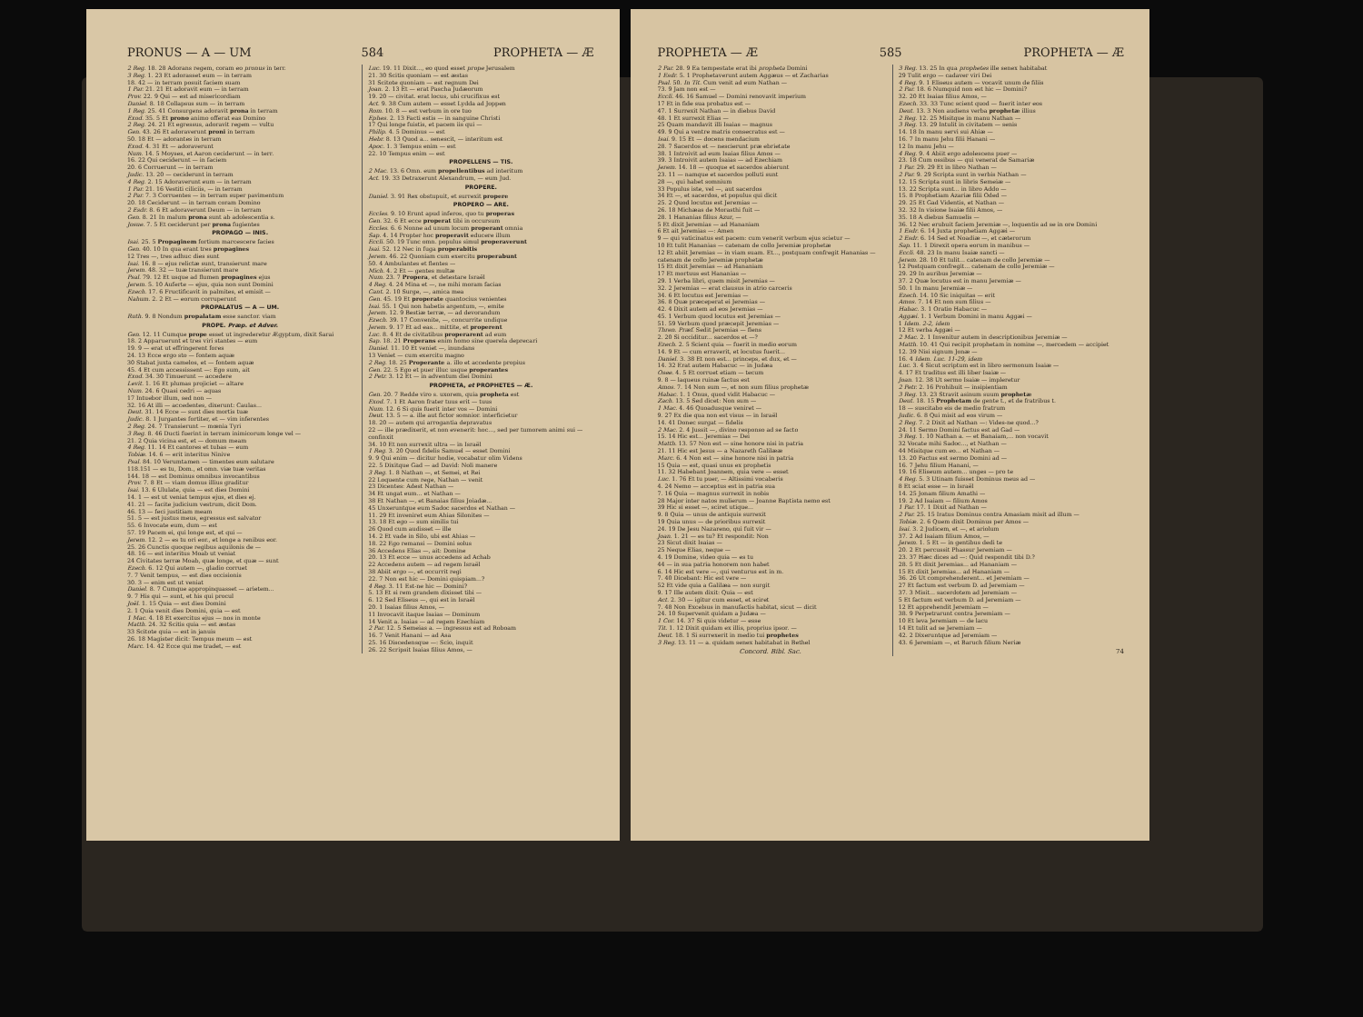PRONUS — A — UM 584 PROPHETA — Æ
2 Reg. 18. 28 Adorans regem, coram eo pronus in terr.
3 Reg. 1. 23 Et adorasset eum — in terram
18. 42 — in terram posuit faciem suam
1 Par. 21. 21 Et adoravit eum — in terram
Prov. 22. 9 Qui — est ad misericordiam
Daniel. 8. 18 Collapsus sum — in terram
1 Reg. 25. 41 Consurgens adoravit prona in terram
Exod. 35. 5 Et prono animo offerat eas Domino
2 Reg. 24. 21 Et egressus, adoravit regem — vultu
Gen. 43. 26 Et adoraverunt proni in terram
50. 18 Et — adorantes in terram
Exod. 4. 31 Et — adoraverunt
Num. 14. 5 Moyses, et Aaron ceciderunt — in terr.
16. 22 Qui ceciderunt — in faciem
20. 6 Corruerunt — in terram
Judic. 13. 20 — ceciderunt in terram
4 Reg. 2. 15 Adoraverunt eum — in terram
1 Par. 21. 16 Vestiti ciliciis, — in terram
2 Par. 7. 3 Corruentes — in terram super pavimentum
20. 18 Ceciderunt — in terram coram Domino
2 Esdr. 8. 6 Et adoraverunt Deum — in terram
Gen. 8. 21 In malum prona sunt ab adolescentia s.
Josue. 7. 5 Et ceciderunt per prona fugientes
PROPAGO — INIS.
Isai. 25. 5 Propaginem fortium marcescere facies
Gen. 40. 10 In qua erant tres propagines
12 Tres —, tres adhuc dies sunt
Isai. 16. 8 — ejus relictæ sunt, transierunt mare
Jerem. 48. 32 — tuæ transierunt mare
Psal. 79. 12 Et usque ad flumen propagines ejus
Jerem. 5. 10 Auferte — ejus, quia non sunt Domini
Ezech. 17. 6 Fructificavit in palmites, et emisit —
Nahum. 2. 2 Et — eorum corruperunt
PROPALATUS — A — UM.
Ruth. 9. 8 Nondum propalatam esse sanctor. viam
PROPE. Præp. et Adver.
Gen. 12. 11 Cumque prope esset ut ingrederetur Ægyptum, dixit Sarai
18. 2 Apparuerunt et tres viri stantes — eum
19. 9 — erat ut effringerent fores
24. 13 Ecce ergo sto — fontem aquæ
30 Stabat juxta camelos, et — fontem aquæ
45. 4 Et cum accessissent —: Ego sum, ait
Exod. 34. 30 Timuerunt — accedere
Levit. 1. 16 Et plumas projiciet — altare
Num. 24. 6 Quasi cedri — aquas
17 Intuebor illum, sed non —
32. 16 At illi — accedentes, dixerunt: Caulas...
Deut. 31. 14 Ecce — sunt dies mortis tuæ
Judic. 8. 1 Jurgantes fortiter, et — vim inferentes
2 Reg. 24. 7 Transierunt — mœnia Tyri
3 Reg. 8. 46 Ducti fuerint in terram inimicorum longe vel —
21. 2 Quia vicina est, et — domum meam
4 Reg. 11. 14 Et cantores et tubas — eum
Tobiæ. 14. 6 — erit interitus Ninive
Psal. 84. 10 Verumtamen — timentes eum salutare
118.151 — es tu, Dom., et omn. viæ tuæ veritas
144. 18 — est Dominus omnibus invocantibus
Prov. 7. 8 Et — viam domus illius graditur
Isai. 13. 6 Ululate, quia — est dies Domini
14. 1 — est ut veniat tempus ejus, et dies ej.
41. 21 — facite judicium vestrum, dicit Dom.
46. 13 — feci justitiam meam
51. 5 — est justus meus, egressus est salvator
55. 6 Invocate eum, dum — est
57. 19 Pacem ei, qui longe est, et qui —
Jerem. 12. 2 — es tu ori eor., et longe a renibus eor.
25. 26 Cunctis quoque regibus aquilonis de —
48. 16 — est interitus Moab ut veniat
24 Civitates terræ Moab, quæ longe, et quæ — sunt
Ezech. 6. 12 Qui autem —, gladio corruet
7. 7 Venit tempus, — est dies occisionis
30. 3 — enim est ut veniat
Daniel. 8. 7 Cumque appropinquasset — arietem...
9. 7 His qui — sunt, et his qui procul
Joël. 1. 15 Quia — est dies Domini
2. 1 Quia venit dies Domini, quia — est
1 Mac. 4. 18 Et exercitus ejus — nos in monte
Matth. 24. 32 Scitis quia — est æstas
33 Scitote quia — est in januis
26. 18 Magister dicit: Tempus meum — est
Marc. 14. 42 Ecce qui me tradet, — est
Luc. 19. 11 Dixit..., eo quod esset prope Jerusalem
21. 30 Scitis quoniam — est æstas
31 Scitote quoniam — est regnum Dei
Joan. 2. 13 Et — erat Pascha Judæorum
19. 20 — civitat. erat locus, ubi crucifixus est
Act. 9. 38 Cum autem — esset Lydda ad Joppen
Rom. 10. 8 — est verbum in ore tuo
Ephes. 2. 13 Facti estis — in sanguine Christi
17 Qui longe fuistis, et pacem iis qui —
Philip. 4. 5 Dominus — est
Hebr. 8. 13 Quod a... senescit, — interitum est
Apoc. 1. 3 Tempus enim — est
22. 10 Tempus enim — est
PROPELLENS — TIS.
2 Mac. 13. 6 Omn. eum propellentibus ad interitum
Act. 19. 33 Detraxerunt Alexandrum, — eum Jud.
PROPERE.
Daniel. 3. 91 Rex obstupuit, et surrexit propere
PROPERO — ARE.
Eccles. 9. 10 Erunt apud inferos, quo tu properas
Gen. 32. 6 Et ecce properat tibi in occursum
Eccles. 6. 6 Nonne ad unum locum properant omnia
Sap. 4. 14 Propter hoc properavit educere illum
Eccli. 50. 19 Tunc omn. populus simul properaverunt
Isai. 52. 12 Nec in fuga properabitis
Jerem. 46. 22 Quoniam cum exercitu properabunt
50. 4 Ambulantes et flentes —
Mich. 4. 2 Et — gentes multæ
Num. 23. 7 Propera, et detestare Israël
4 Reg. 4. 24 Mina et —, ne mihi moram facias
Cant. 2. 10 Surge, —, amica mea
Gen. 45. 19 Et properate quantocius venientes
Isai. 55. 1 Qui non habetis argentum, —, emite
Jerem. 12. 9 Bestiæ terræ, — ad devorandum
Ezech. 39. 17 Convenite, —, concurrite undique
Jerem. 9. 17 Et ad eas... mittite, et properent
Luc. 8. 4 Et de civitatibus properarent ad eum
Sap. 18. 21 Properans enim homo sine querela deprecari
Daniel. 11. 10 Et veniet —, inundans
13 Veniet — cum exercitu magno
2 Reg. 18. 25 Properante a. illo et accedente propius
Gen. 22. 5 Ego et puer illuc usque properantes
2 Petr. 3. 12 Et — in adventum diei Domini
PROPHETA, et PROPHETES — Æ.
Gen. 20. 7 Redde viro s. uxorem, quia propheta est
Exod. 7. 1 Et Aaron frater tuus erit — tuus
Num. 12. 6 Si quis fuerit inter vos — Domini
Deut. 13. 5 — a. ille aut fictor somnior. interficietur
18. 20 — autem qui arrogantia depravatus
22 — ille prædixerit, et non evenerit: hoc..., sed per tumorem animi sui — confinxit
34. 10 Et non surrexit ultra — in Israël
1 Reg. 3. 20 Quod fidelis Samuel — esset Domini
9. 9 Qui enim — dicitur hodie, vocabatur olim Videns
22. 5 Dixitque Gad — ad David: Noli manere
3 Reg. 1. 8 Nathan —, et Semei, et Rei
22 Loquente cum rege, Nathan — venit
23 Dicentes: Adest Nathan —
34 Et ungat eum... et Nathan —
38 Et Nathan —, et Banaias filius Joiadæ...
45 Unxeruntque eum Sadoc sacerdos et Nathan —
11. 29 Et inveniret eum Ahias Silonites —
13. 18 Et ego — sum similis tui
26 Quod cum audisset — ille
14. 2 Et vade in Silo, ubi est Ahias —
18. 22 Ego remansi — Domini solus
36 Accedens Elias —, ait: Domine
20. 13 Et ecce — unus accedens ad Achab
22 Accedens autem — ad regem Israël
38 Abiit ergo —, et occurrit regi
22. 7 Non est hic — Domini quispiam...?
4 Reg. 3. 11 Est-ne hic — Domini?
5. 13 Et si rem grandem dixisset tibi —
6. 12 Sed Eliseus —, qui est in Israël
20. 1 Isaias filius Amos, —
11 Invocavit itaque Isaias — Dominum
14 Venit a. Isaias — ad regem Ezechiam
2 Par. 12. 5 Semeias a. — ingressus est ad Roboam
16. 7 Venit Hanani — ad Asa
25. 16 Discedensque —: Scio, inquit
26. 22 Scripsit Isaias filius Amos, —
PROPHETA — Æ 585 PROPHETA — Æ
2 Par. 28. 9 Ea tempestate erat ibi propheta Domini
1 Esdr. 5. 1 Prophetaverunt autem Aggæus — et Zacharias
Psal. 50. In Tit. Cum venit ad eum Nathan —
73. 9 Jam non est —
Eccli. 46. 16 Samuel — Domini renovavit imperium
17 Et in fide sua probatus est —
47. 1 Surrexit Nathan — in diebus David
48. 1 Et surrexit Elias —
25 Quam mandavit illi Isaias — magnus
49. 9 Qui a ventre matris consecratus est —
Isai. 9. 15 Et — docens mendacium
28. 7 Sacerdos et — nescierunt præ ebrietate
38. 1 Introivit ad eum Isaias filius Amos —
39. 3 Introivit autem Isaias — ad Ezechiam
Jerem. 14. 18 — quoque et sacerdos abierunt
23. 11 — namque et sacerdos polluti sunt
28 —, qui habet somnium
33 Populus iste, vel —, aut sacerdos
34 Et —, et sacerdos, et populus qui dicit
25. 2 Quod locutus est Jeremias —
26. 18 Michæas de Morasthi fuit —
28. 1 Hananias filius Azur, —
5 Et dixit Jeremias — ad Hananiam
6 Et ait Jeremias —: Amen
9 — qui vaticinatus est pacem: cum venerit verbum ejus scietur —
10 Et tulit Hananias — catenam de collo Jeremiæ prophetæ
12 Et abiit Jeremias — in viam suam. Et..., postquam confregit Hananias — catenam de collo Jeremiæ prophetæ
15 Et dixit Jeremias — ad Hananiam
17 Et mortuus est Hananias —
29. 1 Verba libri, quem misit Jeremias —
32. 2 Jeremias — erat clausus in atrio carceris
34. 6 Et locutus est Jeremias —
36. 8 Quæ præceperat ei Jeremias —
42. 4 Dixit autem ad eos Jeremias —
45. 1 Verbum quod locutus est Jeremias —
51. 59 Verbum quod præcepit Jeremias —
Thren. Præf. Sedit Jeremias — flens
2. 20 Si occiditur... sacerdos et —?
Ezech. 2. 5 Scient quia — fuerit in medio eorum
14. 9 Et — cum erraverit, et locutus fuerit...
Daniel. 3. 38 Et non est... princeps, et dux, et —
14. 32 Erat autem Habacuc — in Judæa
Osee. 4. 5 Et corruet etiam — tecum
9. 8 — laqueus ruinæ factus est
Amos. 7. 14 Non sum —, et non sum filius prophetæ
Habac. 1. 1 Onus, quod vidit Habacuc —
Zach. 13. 5 Sed dicet: Non sum —
1 Mac. 4. 46 Quoadusque veniret —
9. 27 Ex die qua non est visus — in Israël
14. 41 Donec surgat — fidelis
2 Mac. 2. 4 Jussit —, divino responso ad se facto
15. 14 Hic est... Jeremias — Dei
Matth. 13. 57 Non est — sine honore nisi in patria
21. 11 Hic est Jesus — a Nazareth Galilææ
Marc. 6. 4 Non est — sine honore nisi in patria
15 Quia — est, quasi unus ex prophetis
11. 32 Habebant Joannem, quia vere — esset
Luc. 1. 76 Et tu puer, — Altissimi vocaberis
4. 24 Nemo — acceptus est in patria sua
7. 16 Quia — magnus surrexit in nobis
28 Major inter natos mulierum — Joanne Baptista nemo est
39 Hic si esset —, sciret utique...
9. 8 Quia — unus de antiquis surrexit
19 Quia unus — de prioribus surrexit
24. 19 De Jesu Nazareno, qui fuit vir —
Joan. 1. 21 — es tu? Et respondit: Non
23 Sicut dixit Isaias —
25 Neque Elias, neque —
4. 19 Domine, video quia — es tu
44 — in sua patria honorem non habet
6. 14 Hic est vere —, qui venturus est in m.
7. 40 Dicebant: Hic est vere —
52 Et vide quia a Galilæa — non surgit
9. 17 Ille autem dixit: Quia — est
Act. 2. 30 — igitur cum esset, et sciret
7. 48 Non Excelsus in manufactis habitat, sicut — dicit
24. 10 Supervenit quidam a Judæa —
1 Cor. 14. 37 Si quis videtur — esse
Tit. 1. 12 Dixit quidam ex illis, proprius ipsor. —
Deut. 18. 1 Si surrexerit in medio tui prophetes
3 Reg. 13. 11 — a. quidam senex habitabat in Bethel
Concord. Bibl. Sac.
3 Reg. 13. 25 In qua prophetes ille senex habitabat
29 Tulit ergo — cadaver viri Dei
4 Reg. 9. 1 Eliseus autem — vocavit unum de filiis
2 Par. 18. 6 Numquid non est hic — Domini?
32. 20 Et Isaias filius Amos, —
Ezech. 33. 33 Tunc scient quod — fuerit inter eos
Deut. 13. 3 Non audiens verba prophetæ illius
2 Reg. 12. 25 Misitque in manu Nathan —
3 Reg. 13. 29 Intulit in civitatem — senis
14. 18 In manu servi sui Ahiæ —
16. 7 In manu Jehu filii Hanani —
12 In manu Jehu —
4 Reg. 9. 4 Abiit ergo adolescens puer —
23. 18 Cum ossibus — qui venerat de Samariæ
1 Par. 29. 29 Et in libro Nathan —
2 Par. 9. 29 Scripta sunt in verbis Nathan —
12. 15 Scripta sunt in libris Semeiæ —
13. 22 Scripta sunt... in libro Addo —
15. 8 Prophetiam Azariæ filii Oded —
29. 25 Et Gad Videntis, et Nathan —
32. 32 In visione Isaiæ filii Amos, —
35. 18 A diebus Samuelis —
36. 12 Nec erubuit faciem Jeremiæ —, loquentis ad se in ore Domini
1 Esdr. 6. 14 Juxta prophetiam Aggæi —
2 Esdr. 6. 14 Sed et Noadiæ —, et cæterorum
Sap. 11. 1 Direxit opera eorum in manibus —
Eccli. 48. 23 In manu Isaiæ sancti —
Jerem. 28. 10 Et tulit... catenam de collo Jeremiæ —
12 Postquam confregit... catenam de collo Jeremiæ —
29. 29 In auribus Jeremiæ —
37. 2 Quæ locutus est in manu Jeremiæ —
50. 1 In manu Jeremiæ —
Ezech. 14. 10 Sic iniquitas — erit
Amos. 7. 14 Et non sum filius —
Habac. 3. 1 Oratio Habacuc —
Aggæi. 1. 1 Verbum Domini in manu Aggæi —
1 Idem. 2-2, idem
12 Et verba Aggæi —
2 Mac. 2. 1 Invenitur autem in descriptionibus Jeremiæ —
Matth. 10. 41 Qui recipit prophetam in nomine —, mercedem — accipiet
12. 39 Nisi signum Jonæ —
16. 4 Idem. Luc. 11-29, idem
Luc. 3. 4 Sicut scriptum est in libro sermonum Isaiæ —
4. 17 Et traditus est illi liber Isaiæ —
Joan. 12. 38 Ut sermo Isaiæ — impleretur
2 Petr. 2. 16 Prohibuit — insipientiam
3 Reg. 13. 23 Stravit asinum suum prophetæ
Deut. 18. 15 Prophetam de gente t., et de fratribus t.
18 — suscitabo eis de medio fratrum
Judic. 6. 8 Qui misit ad eos virum —
2 Reg. 7. 2 Dixit ad Nathan —: Vides-ne quod...?
24. 11 Sermo Domini factus est ad Gad —
3 Reg. 1. 10 Nathan a. — et Banaiam,... non vocavit
32 Vocate mihi Sadoc..., et Nathan —
44 Misitque cum eo... et Nathan —
13. 20 Factus est sermo Domini ad —
16. 7 Jehu filium Hanani, —
19. 16 Eliseum autem... unges — pro te
4 Reg. 5. 3 Utinam fuisset Dominus meus ad —
8 Et sciat esse — in Israël
14. 25 Jonam filium Amathi —
19. 2 Ad Isaiam — filium Amos
1 Par. 17. 1 Dixit ad Nathan —
2 Par. 25. 15 Iratus Dominus contra Amasiam misit ad illum —
Tobiæ. 2. 6 Quem dixit Dominus per Amos —
Isai. 3. 2 Judicem, et —, et ariolum
37. 2 Ad Isaiam filium Amos, —
Jerem. 1. 5 Et — in gentibus dedi te
20. 2 Et percussit Phassur Jeremiam —
23. 37 Hæc dices ad —: Quid respondit tibi D.?
28. 5 Et dixit Jeremias... ad Hananiam —
15 Et dixit Jeremias... ad Hananiam —
36. 26 Ut comprehenderent... et Jeremiam —
27 Et factum est verbum D. ad Jeremiam —
37. 3 Misit... sacerdotem ad Jeremiam —
5 Et factum est verbum D. ad Jeremiam —
12 Et apprehendit Jeremiam —
38. 9 Perpetrarunt contra Jeremiam —
10 Et leva Jeremiam — de lacu
14 Et tulit ad se Jeremiam —
42. 2 Dixeruntque ad Jeremiam —
43. 6 Jeremiam —, et Baruch filium Neriæ
74